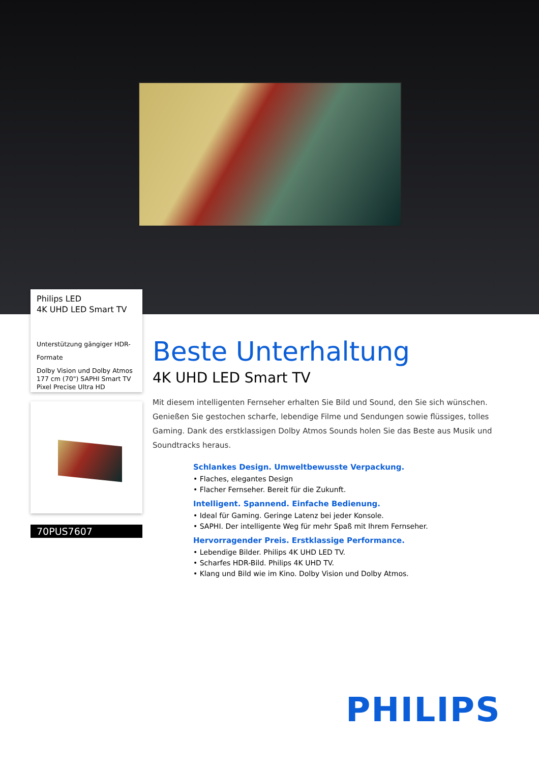Philips LED
4K UHD LED Smart TV
Unterstützung gängiger HDR-
Formate
Dolby Vision und Dolby Atmos
177 cm (70") SAPHI Smart TV
Pixel Precise Ultra HD
70PUS7607
Beste Unterhaltung
4K UHD LED Smart TV
Mit diesem intelligenten Fernseher erhalten Sie Bild und Sound, den Sie sich wünschen. Genießen Sie gestochen scharfe, lebendige Filme und Sendungen sowie flüssiges, tolles Gaming. Dank des erstklassigen Dolby Atmos Sounds holen Sie das Beste aus Musik und Soundtracks heraus.
Schlankes Design. Umweltbewusste Verpackung.
• Flaches, elegantes Design
• Flacher Fernseher. Bereit für die Zukunft.
Intelligent. Spannend. Einfache Bedienung.
• Ideal für Gaming. Geringe Latenz bei jeder Konsole.
• SAPHI. Der intelligente Weg für mehr Spaß mit Ihrem Fernseher.
Hervorragender Preis. Erstklassige Performance.
• Lebendige Bilder. Philips 4K UHD LED TV.
• Scharfes HDR-Bild. Philips 4K UHD TV.
• Klang und Bild wie im Kino. Dolby Vision und Dolby Atmos.
PHILIPS